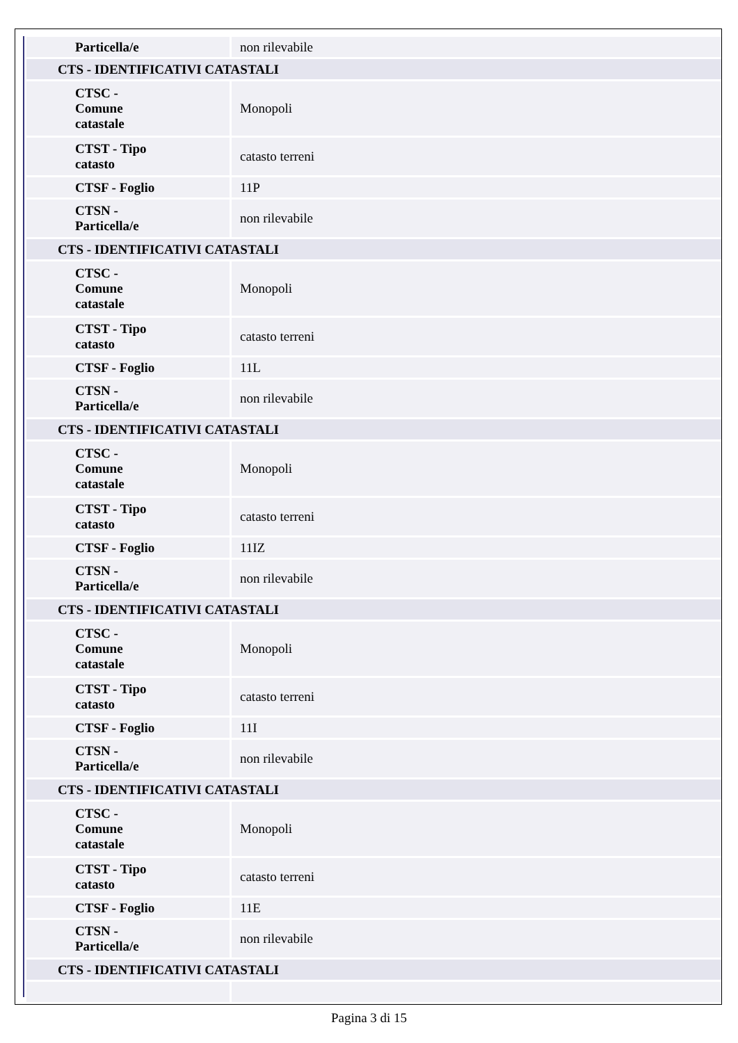| Particella/e | non rilevabile |
| CTS - IDENTIFICATIVI CATASTALI | |
| CTSC - Comune catastale | Monopoli |
| CTST - Tipo catasto | catasto terreni |
| CTSF - Foglio | 11P |
| CTSN - Particella/e | non rilevabile |
| CTS - IDENTIFICATIVI CATASTALI | |
| CTSC - Comune catastale | Monopoli |
| CTST - Tipo catasto | catasto terreni |
| CTSF - Foglio | 11L |
| CTSN - Particella/e | non rilevabile |
| CTS - IDENTIFICATIVI CATASTALI | |
| CTSC - Comune catastale | Monopoli |
| CTST - Tipo catasto | catasto terreni |
| CTSF - Foglio | 11IZ |
| CTSN - Particella/e | non rilevabile |
| CTS - IDENTIFICATIVI CATASTALI | |
| CTSC - Comune catastale | Monopoli |
| CTST - Tipo catasto | catasto terreni |
| CTSF - Foglio | 11I |
| CTSN - Particella/e | non rilevabile |
| CTS - IDENTIFICATIVI CATASTALI | |
| CTSC - Comune catastale | Monopoli |
| CTST - Tipo catasto | catasto terreni |
| CTSF - Foglio | 11E |
| CTSN - Particella/e | non rilevabile |
| CTS - IDENTIFICATIVI CATASTALI | |
Pagina 3 di 15